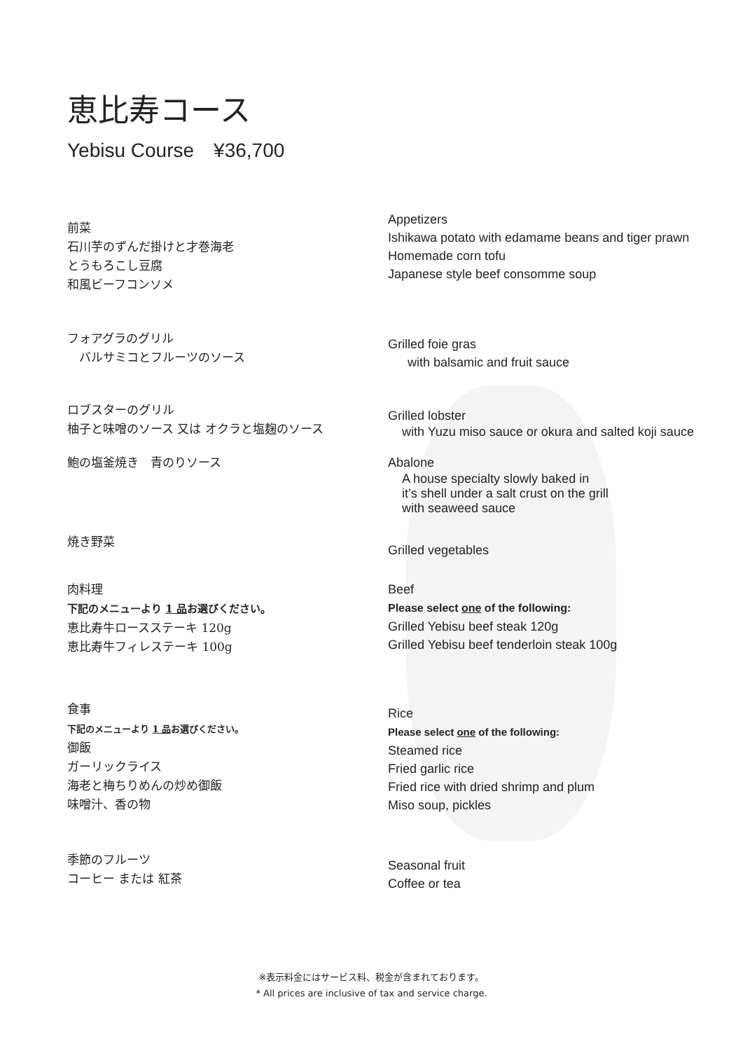恵比寿コース
Yebisu Course　¥36,700
前菜
石川芋のずんだ掛けと才巻海老
とうもろこし豆腐
和風ビーフコンソメ
Appetizers
Ishikawa potato with edamame beans and tiger prawn
Homemade corn tofu
Japanese style beef consomme soup
フォアグラのグリル
　バルサミコとフルーツのソース
Grilled foie gras
with balsamic and fruit sauce
ロブスターのグリル
柚子と味噌のソース 又は オクラと塩麹のソース
Grilled lobster
with Yuzu miso sauce or okura and salted koji sauce
鮑の塩釜焼き　青のりソース
Abalone
A house specialty slowly baked in
it’s shell under a salt crust on the grill
with seaweed sauce
焼き野菜
Grilled vegetables
肉料理
下記のメニューより 1 品お選びください。
恵比寿牛ロースステーキ 120g
恵比寿牛フィレステーキ 100g
Beef
Please select one of the following:
Grilled Yebisu beef steak 120g
Grilled Yebisu beef tenderloin steak 100g
食事
下記のメニューより 1 品お選びください。
御飯
ガーリックライス
海老と梅ちりめんの炒め御飯
味噌汁、香の物
Rice
Please select one of the following:
Steamed rice
Fried garlic rice
Fried rice with dried shrimp and plum
Miso soup, pickles
季節のフルーツ
コーヒー または 紅茶
Seasonal fruit
Coffee or tea
※表示料金にはサービス料、税金が含まれております。
* All prices are inclusive of tax and service charge.